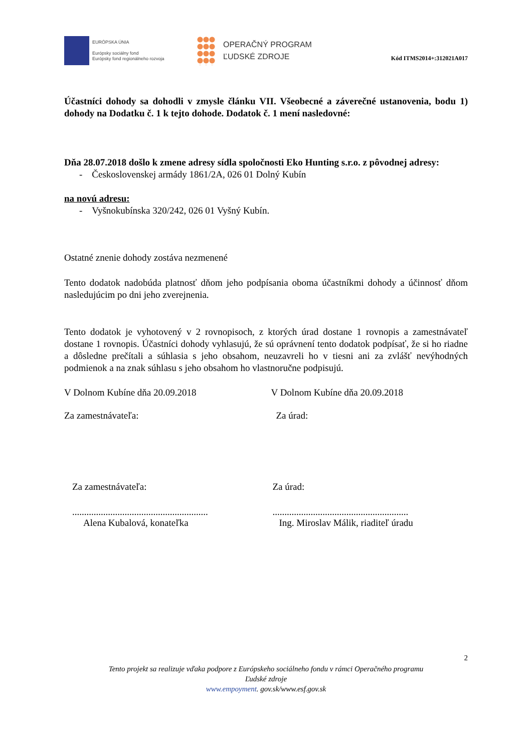EURÓPSKA ÚNIA
Európsky sociálny fond
Európsky fond regionálneho rozvoja
OPERAČNÝ PROGRAM
ĽUDSKÉ ZDROJE
Kód ITMS2014+:312021A017
Účastníci dohody sa dohodli v zmysle článku VII. Všeobecné a záverečné ustanovenia, bodu 1) dohody na Dodatku č. 1 k tejto dohode. Dodatok č. 1 mení nasledovné:
Dňa 28.07.2018 došlo k zmene adresy sídla spoločnosti Eko Hunting s.r.o. z pôvodnej adresy:
- Československej armády 1861/2A, 026 01 Dolný Kubín
na novú adresu:
- Vyšnokubínska 320/242, 026 01 Vyšný Kubín.
Ostatné znenie dohody zostáva nezmenené
Tento dodatok nadobúda platnosť dňom jeho podpísania oboma účastníkmi dohody a účinnosť dňom nasledujúcim po dni jeho zverejnenia.
Tento dodatok je vyhotovený v 2 rovnopisoch, z ktorých úrad dostane 1 rovnopis a zamestnávateľ dostane 1 rovnopis. Účastníci dohody vyhlasujú, že sú oprávnení tento dodatok podpísať, že si ho riadne a dôsledne prečítali a súhlasia s jeho obsahom, neuzavreli ho v tiesni ani za zvlášť nevýhodných podmienok a na znak súhlasu s jeho obsahom ho vlastnoručne podpisujú.
V Dolnom Kubíne dňa 20.09.2018 V Dolnom Kubíne dňa 20.09.2018
Za zamestnávateľa: Za úrad:
Za zamestnávateľa: Za úrad:
.........................................................
.........................................................
Alena Kubalová, konateľka Ing. Miroslav Málik, riaditeľ úradu
2
Tento projekt sa realizuje vďaka podpore z Európskeho sociálneho fondu v rámci Operačného programu
Ľudské zdroje
www.empoyment. gov.sk/www.esf.gov.sk